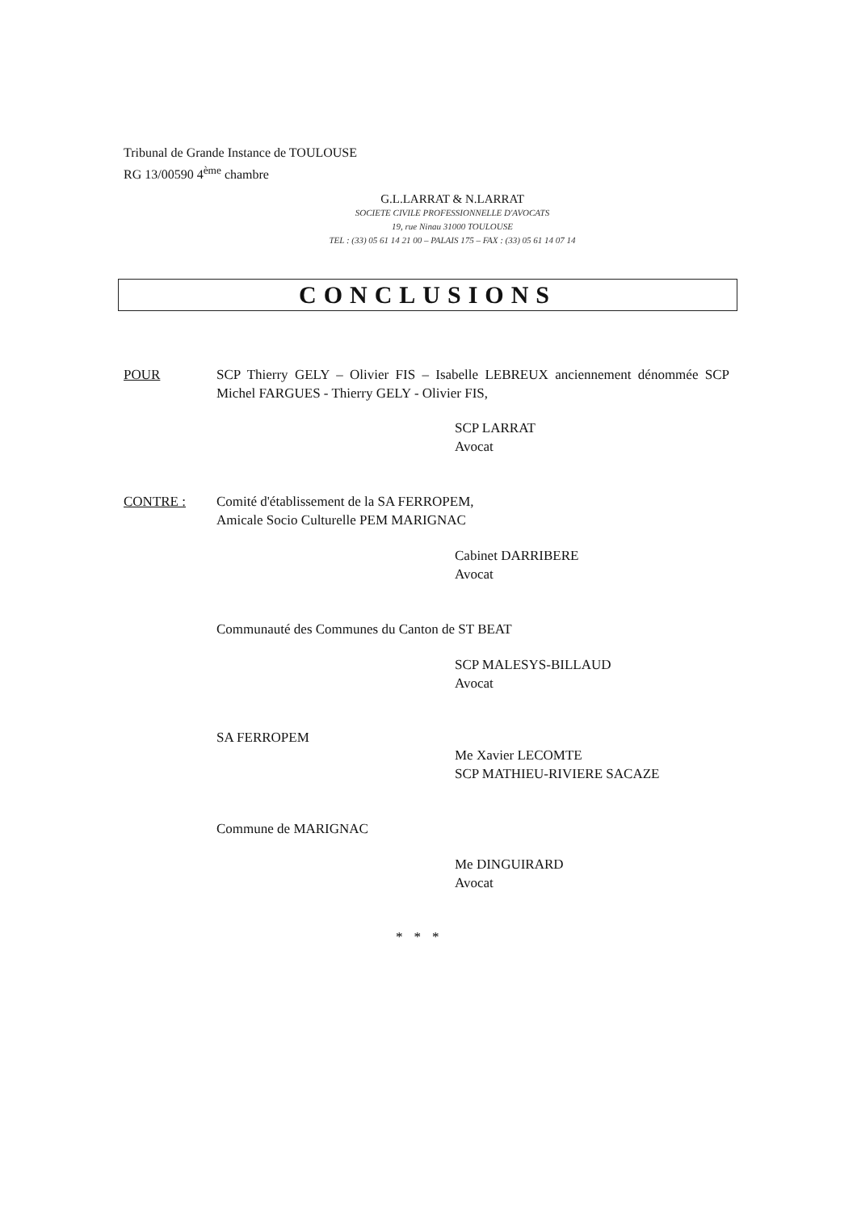Tribunal de Grande Instance de TOULOUSE
RG 13/00590 4<sup>ème</sup> chambre
G.L.LARRAT & N.LARRAT
SOCIETE CIVILE PROFESSIONNELLE D'AVOCATS
19, rue Ninau 31000 TOULOUSE
TEL : (33) 05 61 14 21 00 – PALAIS 175 – FAX : (33) 05 61 14 07 14
CONCLUSIONS
POUR SCP Thierry GELY – Olivier FIS – Isabelle LEBREUX anciennement dénommée SCP Michel FARGUES - Thierry GELY - Olivier FIS,
SCP LARRAT
Avocat
CONTRE : Comité d'établissement de la SA FERROPEM,
Amicale Socio Culturelle PEM MARIGNAC
Cabinet DARRIBERE
Avocat
Communauté des Communes du Canton de ST BEAT
SCP MALESYS-BILLAUD
Avocat
SA FERROPEM
Me Xavier LECOMTE
SCP MATHIEU-RIVIERE SACAZE
Commune de MARIGNAC
Me DINGUIRARD
Avocat
***